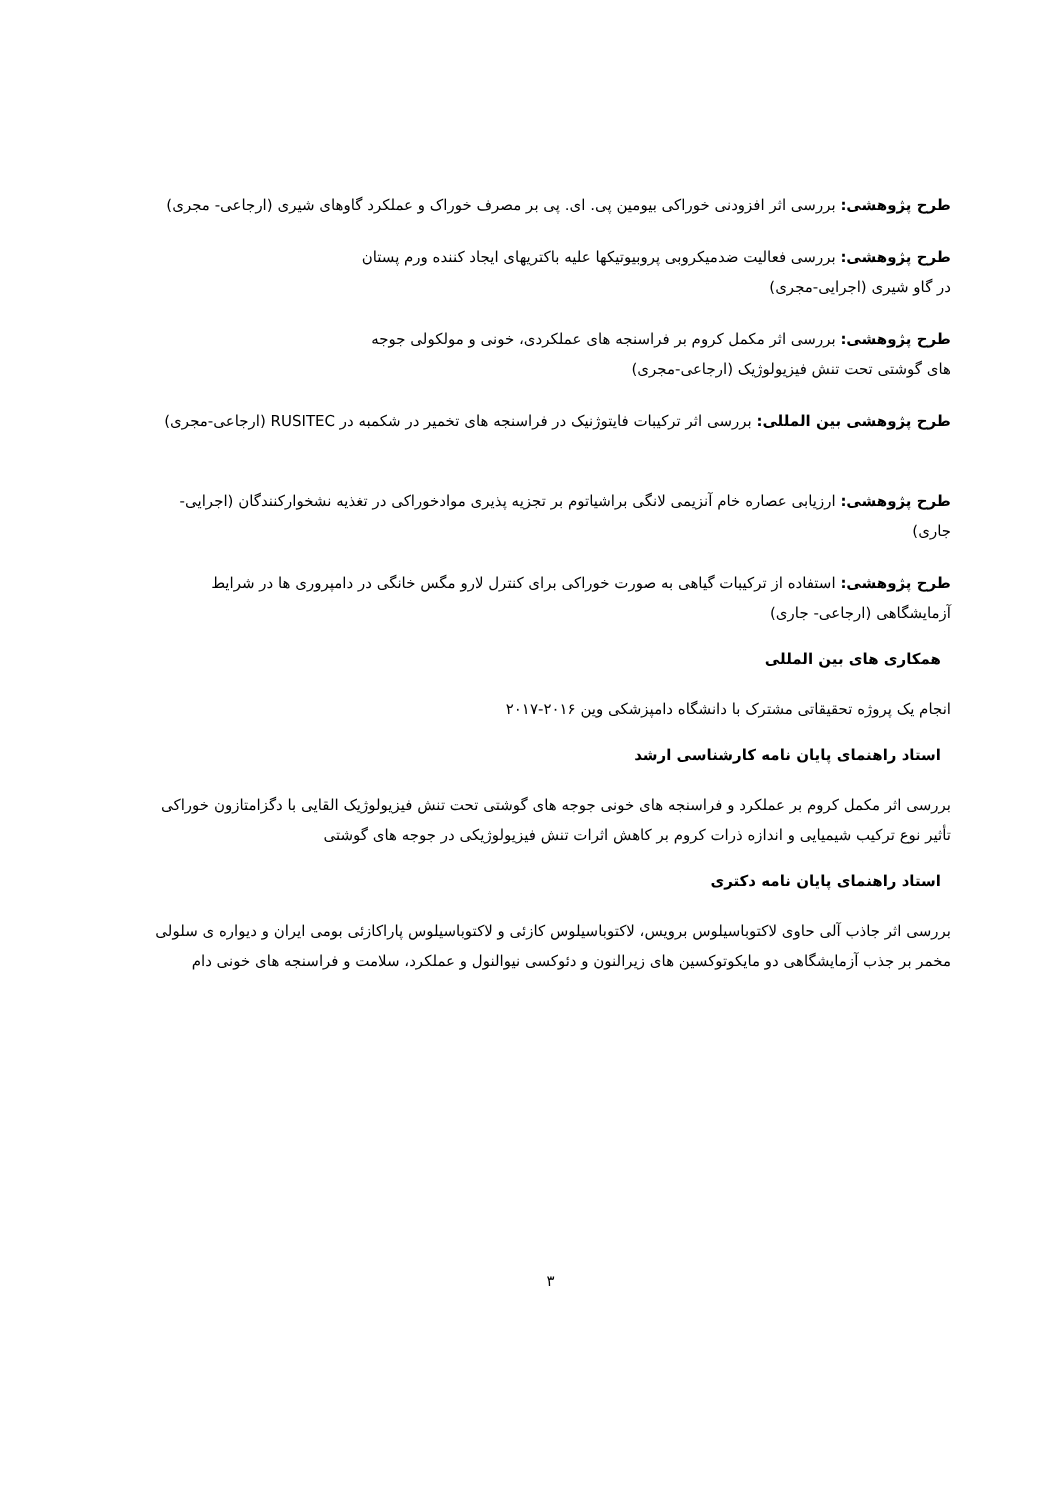طرح پژوهشی: بررسی اثر افزودنی خوراکی بیومین پی. ای. پی بر مصرف خوراک و عملکرد گاوهای شیری (ارجاعی- مجری)
طرح پژوهشی: بررسی فعالیت ضدمیکروبی پروبیوتیکها علیه باکتریهای ایجاد کننده ورم پستان در گاو شیری (اجرایی-مجری)
طرح پژوهشی: بررسی اثر مکمل کروم بر فراسنجه های عملکردی، خونی و مولکولی جوجه های گوشتی تحت تنش فیزیولوژیک (ارجاعی-مجری)
طرح پژوهشی بین المللی: بررسی اثر ترکیبات فایتوژنیک در فراسنجه های تخمیر در شکمبه در RUSITEC (ارجاعی-مجری)
طرح پژوهشی: ارزیابی عصاره خام آنزیمی لانگی براشیاتوم بر تجزیه پذیری موادخوراکی در تغذیه نشخوارکنندگان (اجرایی- جاری)
طرح پژوهشی: استفاده از ترکیبات گیاهی به صورت خوراکی برای کنترل لارو مگس خانگی در دامپروری ها در شرایط آزمایشگاهی (ارجاعی- جاری)
همکاری های بین المللی
انجام یک پروژه تحقیقاتی مشترک با دانشگاه دامپزشکی وین ۲۰۱۶-۲۰۱۷
استاد راهنمای پایان نامه کارشناسی ارشد
بررسی اثر مکمل کروم بر عملکرد و فراسنجه های خونی جوجه های گوشتی تحت تنش فیزیولوژیک القایی با دگزامتازون خوراکی تأثیر نوع ترکیب شیمیایی و اندازه ذرات کروم بر کاهش اثرات تنش فیزیولوژیکی در جوجه های گوشتی
استاد راهنمای پایان نامه دکتری
بررسی اثر جاذب آلی حاوی لاکتوباسیلوس برویس، لاکتوباسیلوس کازئی و لاکتوباسیلوس پاراکازئی بومی ایران و دیواره ی سلولی مخمر بر جذب آزمایشگاهی دو مایکوتوکسین های زیرالنون و دئوکسی نیوالنول و عملکرد، سلامت و فراسنجه های خونی دام
۳